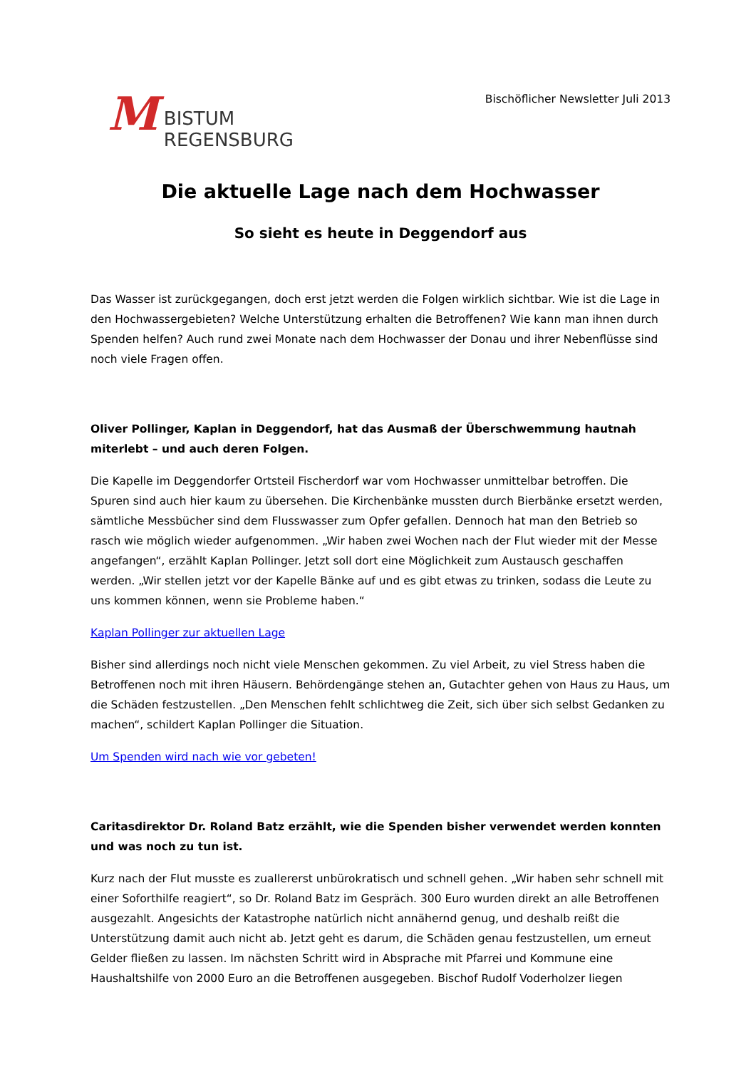M
BISTUM
REGENSBURG
Bischöflicher Newsletter Juli 2013
Die aktuelle Lage nach dem Hochwasser
So sieht es heute in Deggendorf aus
Das Wasser ist zurückgegangen, doch erst jetzt werden die Folgen wirklich sichtbar. Wie ist die Lage in den Hochwassergebieten? Welche Unterstützung erhalten die Betroffenen? Wie kann man ihnen durch Spenden helfen? Auch rund zwei Monate nach dem Hochwasser der Donau und ihrer Nebenflüsse sind noch viele Fragen offen.
Oliver Pollinger, Kaplan in Deggendorf, hat das Ausmaß der Überschwemmung hautnah miterlebt – und auch deren Folgen.
Die Kapelle im Deggendorfer Ortsteil Fischerdorf war vom Hochwasser unmittelbar betroffen. Die Spuren sind auch hier kaum zu übersehen. Die Kirchenbänke mussten durch Bierbänke ersetzt werden, sämtliche Messbücher sind dem Flusswasser zum Opfer gefallen. Dennoch hat man den Betrieb so rasch wie möglich wieder aufgenommen. „Wir haben zwei Wochen nach der Flut wieder mit der Messe angefangen“, erzählt Kaplan Pollinger. Jetzt soll dort eine Möglichkeit zum Austausch geschaffen werden. „Wir stellen jetzt vor der Kapelle Bänke auf und es gibt etwas zu trinken, sodass die Leute zu uns kommen können, wenn sie Probleme haben.“
Kaplan Pollinger zur aktuellen Lage
Bisher sind allerdings noch nicht viele Menschen gekommen. Zu viel Arbeit, zu viel Stress haben die Betroffenen noch mit ihren Häusern. Behördengänge stehen an, Gutachter gehen von Haus zu Haus, um die Schäden festzustellen. „Den Menschen fehlt schlichtweg die Zeit, sich über sich selbst Gedanken zu machen“, schildert Kaplan Pollinger die Situation.
Um Spenden wird nach wie vor gebeten!
Caritasdirektor Dr. Roland Batz erzählt, wie die Spenden bisher verwendet werden konnten und was noch zu tun ist.
Kurz nach der Flut musste es zuallererst unbürokratisch und schnell gehen. „Wir haben sehr schnell mit einer Soforthilfe reagiert“, so Dr. Roland Batz im Gespräch. 300 Euro wurden direkt an alle Betroffenen ausgezahlt. Angesichts der Katastrophe natürlich nicht annähernd genug, und deshalb reißt die Unterstützung damit auch nicht ab. Jetzt geht es darum, die Schäden genau festzustellen, um erneut Gelder fließen zu lassen. Im nächsten Schritt wird in Absprache mit Pfarrei und Kommune eine Haushaltshilfe von 2000 Euro an die Betroffenen ausgegeben. Bischof Rudolf Voderholzer liegen